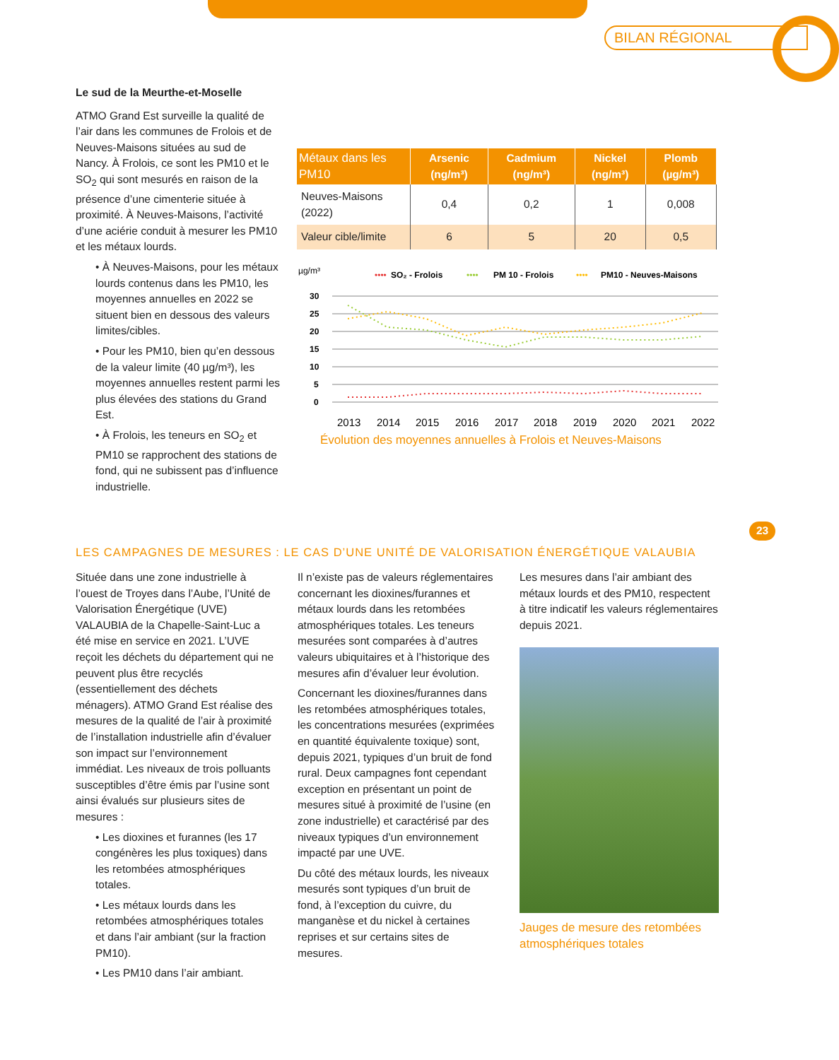BILAN RÉGIONAL
Le sud de la Meurthe-et-Moselle
ATMO Grand Est surveille la qualité de l’air dans les communes de Frolois et de Neuves-Maisons situées au sud de Nancy. À Frolois, ce sont les PM10 et le SO<sub>2</sub> qui sont mesurés en raison de la présence d’une cimenterie située à proximité. À Neuves-Maisons, l’activité d’une aciérie conduit à mesurer les PM10 et les métaux lourds.
• À Neuves-Maisons, pour les métaux lourds contenus dans les PM10, les moyennes annuelles en 2022 se situent bien en dessous des valeurs limites/cibles.
• Pour les PM10, bien qu’en dessous de la valeur limite (40 µg/m³), les moyennes annuelles restent parmi les plus élevées des stations du Grand Est.
• À Frolois, les teneurs en SO<sub>2</sub> et PM10 se rapprochent des stations de fond, qui ne subissent pas d’influence industrielle.
| Métaux dans les PM10 | Arsenic (ng/m³) | Cadmium (ng/m³) | Nickel (ng/m³) | Plomb (µg/m³) |
| --- | --- | --- | --- | --- |
| Neuves-Maisons (2022) | 0,4 | 0,2 | 1 | 0,008 |
| Valeur cible/limite | 6 | 5 | 20 | 0,5 |
µg/m³
••••
SO₂ - Frolois
••••
PM 10 - Frolois
••••
PM10 - Neuves-Maisons
30
25
20
15
10
5
0
2013
2014
2015
2016
2017
2018
2019
2020
2021
2022
Évolution des moyennes annuelles à Frolois et Neuves-Maisons
23
LES CAMPAGNES DE MESURES : LE CAS D’UNE UNITÉ DE VALORISATION ÉNERGÉTIQUE VALAUBIA
Située dans une zone industrielle à l’ouest de Troyes dans l’Aube, l’Unité de Valorisation Énergétique (UVE) VALAUBIA de la Chapelle-Saint-Luc a été mise en service en 2021. L’UVE reçoit les déchets du département qui ne peuvent plus être recyclés (essentiellement des déchets ménagers). ATMO Grand Est réalise des mesures de la qualité de l’air à proximité de l’installation industrielle afin d’évaluer son impact sur l’environnement immédiat. Les niveaux de trois polluants susceptibles d’être émis par l’usine sont ainsi évalués sur plusieurs sites de mesures :
• Les dioxines et furannes (les 17 congénères les plus toxiques) dans les retombées atmosphériques totales.
• Les métaux lourds dans les retombées atmosphériques totales et dans l’air ambiant (sur la fraction PM10).
• Les PM10 dans l’air ambiant.
Il n’existe pas de valeurs réglementaires concernant les dioxines/furannes et métaux lourds dans les retombées atmosphériques totales. Les teneurs mesurées sont comparées à d’autres valeurs ubiquitaires et à l’historique des mesures afin d’évaluer leur évolution.
Concernant les dioxines/furannes dans les retombées atmosphériques totales, les concentrations mesurées (exprimées en quantité équivalente toxique) sont, depuis 2021, typiques d’un bruit de fond rural. Deux campagnes font cependant exception en présentant un point de mesures situé à proximité de l’usine (en zone industrielle) et caractérisé par des niveaux typiques d’un environnement impacté par une UVE.
Du côté des métaux lourds, les niveaux mesurés sont typiques d’un bruit de fond, à l’exception du cuivre, du manganèse et du nickel à certaines reprises et sur certains sites de mesures.
Les mesures dans l’air ambiant des métaux lourds et des PM10, respectent à titre indicatif les valeurs réglementaires depuis 2021.
Jauges de mesure des retombées atmosphériques totales